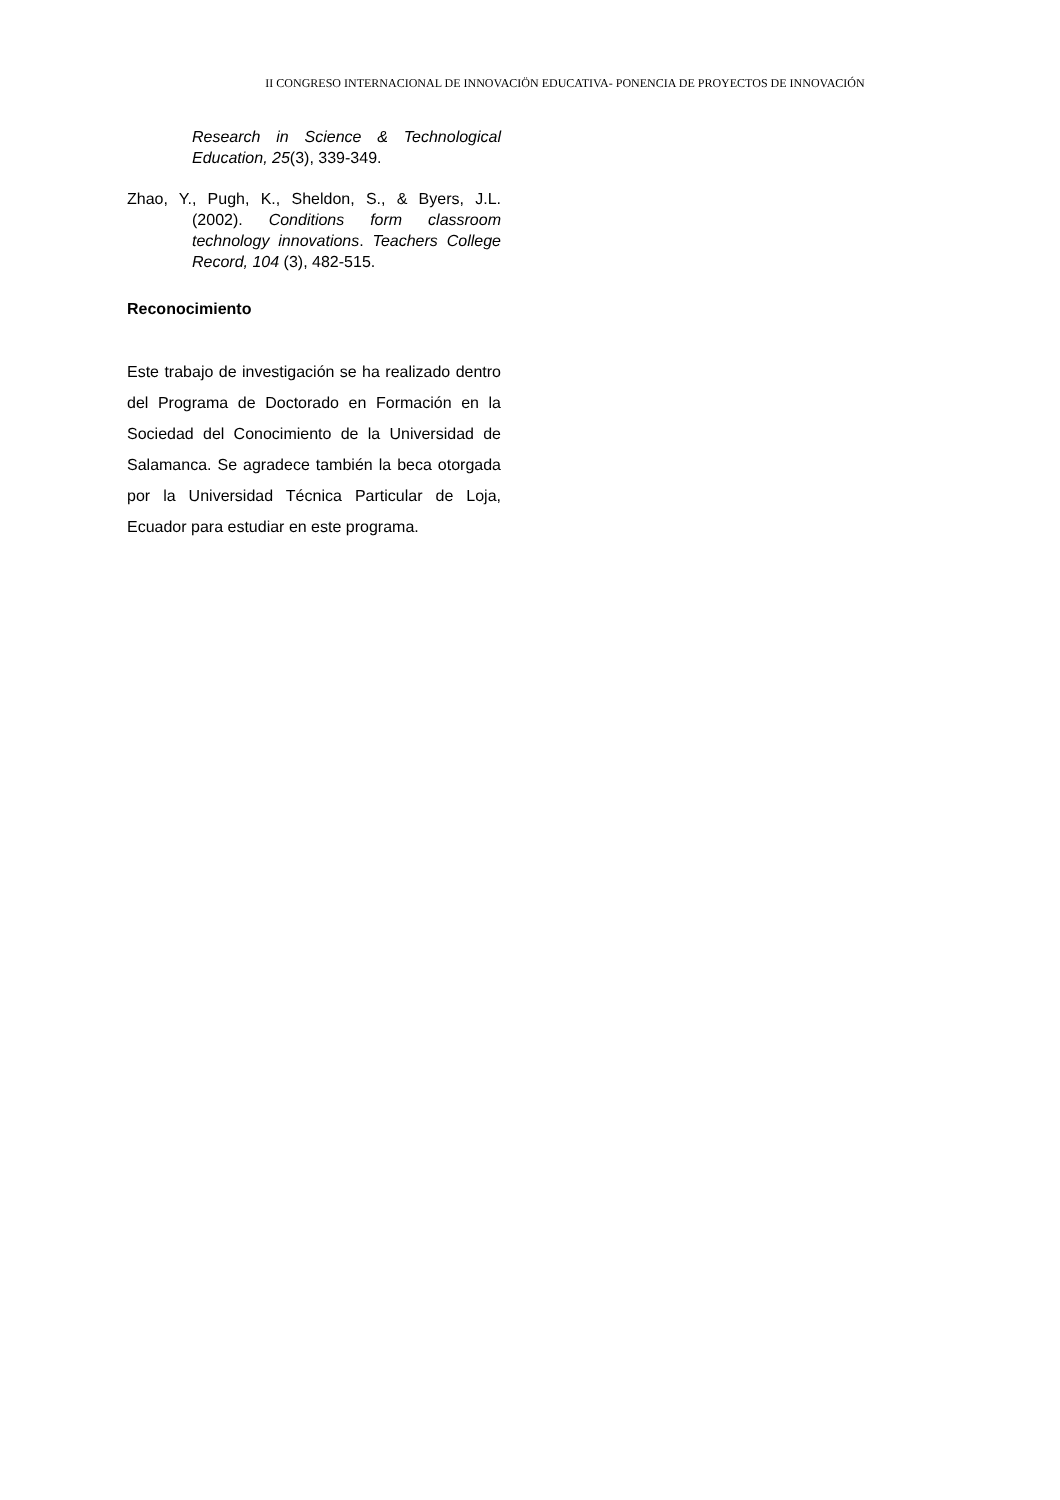II CONGRESO INTERNACIONAL DE INNOVACIÖN EDUCATIVA- PONENCIA DE PROYECTOS DE INNOVACIÓN
Research in Science & Technological Education, 25(3), 339-349.
Zhao, Y., Pugh, K., Sheldon, S., & Byers, J.L. (2002). Conditions form classroom technology innovations. Teachers College Record, 104 (3), 482-515.
Reconocimiento
Este trabajo de investigación se ha realizado dentro del Programa de Doctorado en Formación en la Sociedad del Conocimiento de la Universidad de Salamanca. Se agradece también la beca otorgada por la Universidad Técnica Particular de Loja, Ecuador para estudiar en este programa.